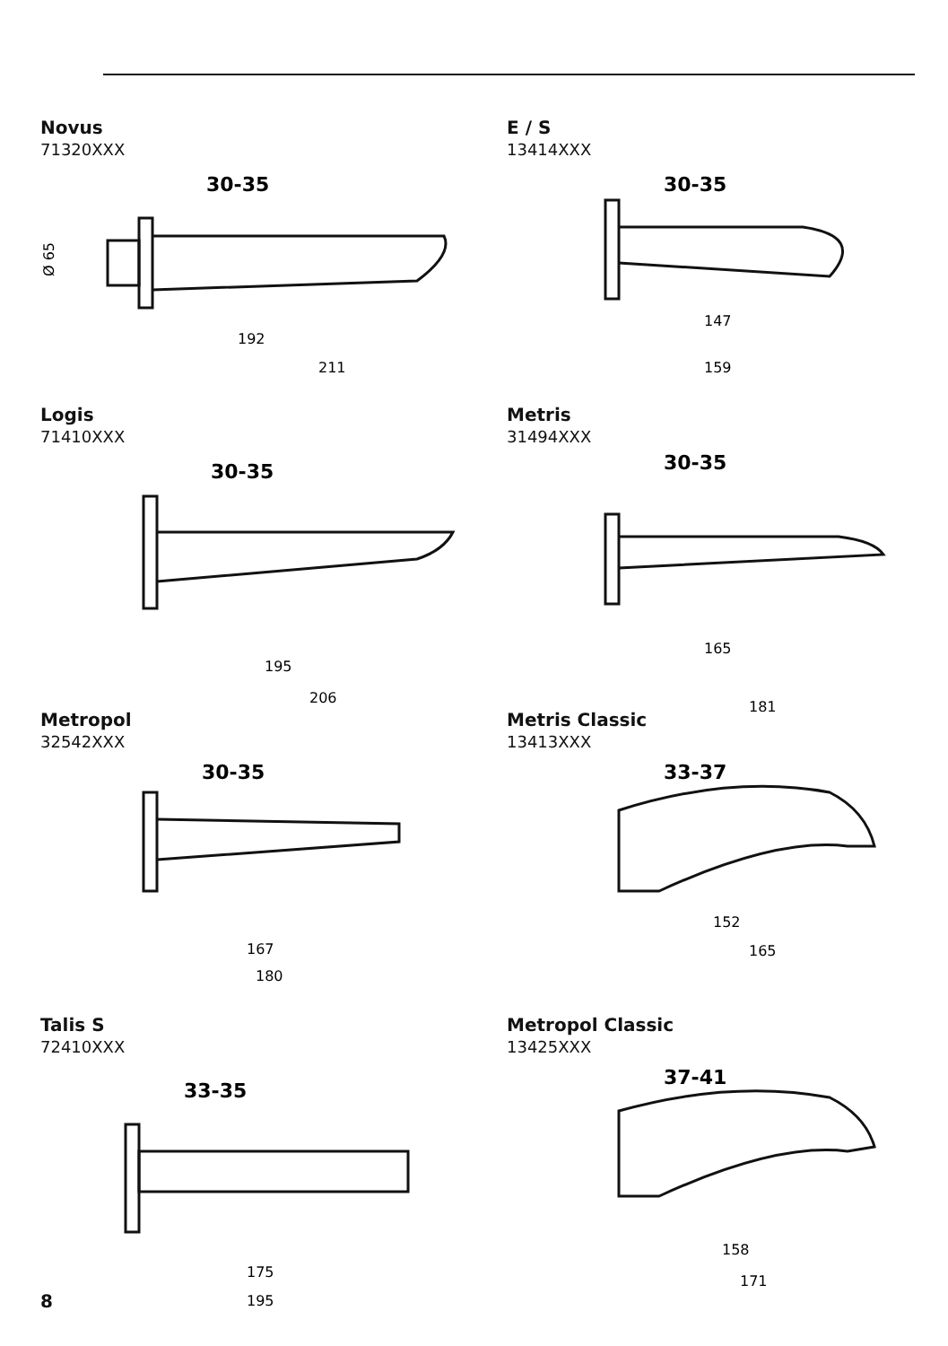Novus
71320XXX
30-35
192
211
Ø 65
E / S
13414XXX
30-35
147
159
Logis
71410XXX
30-35
195
206
Metris
31494XXX
30-35
165
181
Metropol
32542XXX
30-35
167
180
Metris Classic
13413XXX
33-37
152
165
Talis S
72410XXX
33-35
175
195
Metropol Classic
13425XXX
37-41
158
171
8